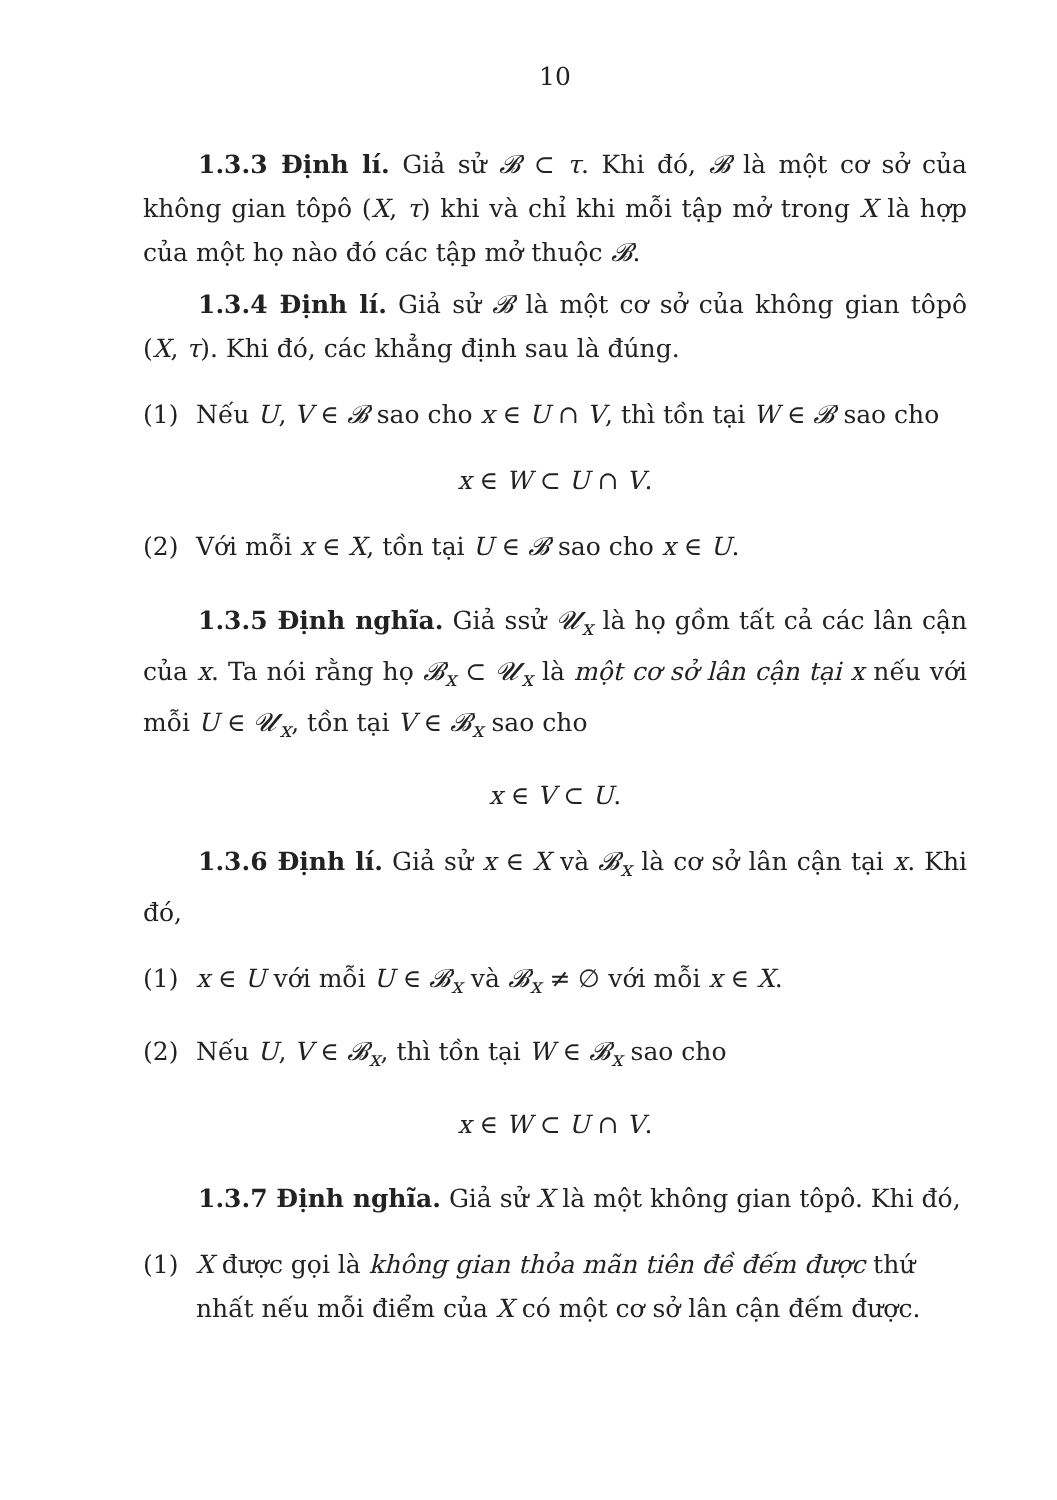10
1.3.3 Định lí. Giả sử 𝓑 ⊂ τ. Khi đó, 𝓑 là một cơ sở của không gian tôpô (X, τ) khi và chỉ khi mỗi tập mở trong X là hợp của một họ nào đó các tập mở thuộc 𝓑.
1.3.4 Định lí. Giả sử 𝓑 là một cơ sở của không gian tôpô (X, τ). Khi đó, các khẳng định sau là đúng.
(1) Nếu U, V ∈ 𝓑 sao cho x ∈ U ∩ V, thì tồn tại W ∈ 𝓑 sao cho
x ∈ W ⊂ U ∩ V.
(2) Với mỗi x ∈ X, tồn tại U ∈ 𝓑 sao cho x ∈ U.
1.3.5 Định nghĩa. Giả ssử 𝓤<sub>x</sub> là họ gồm tất cả các lân cận của x. Ta nói rằng họ 𝓑<sub>x</sub> ⊂ 𝓤<sub>x</sub> là một cơ sở lân cận tại x nếu với mỗi U ∈ 𝓤<sub>x</sub>, tồn tại V ∈ 𝓑<sub>x</sub> sao cho
x ∈ V ⊂ U.
1.3.6 Định lí. Giả sử x ∈ X và 𝓑<sub>x</sub> là cơ sở lân cận tại x. Khi đó,
(1) x ∈ U với mỗi U ∈ 𝓑<sub>x</sub> và 𝓑<sub>x</sub> ≠ ∅ với mỗi x ∈ X.
(2) Nếu U, V ∈ 𝓑<sub>x</sub>, thì tồn tại W ∈ 𝓑<sub>x</sub> sao cho
x ∈ W ⊂ U ∩ V.
1.3.7 Định nghĩa. Giả sử X là một không gian tôpô. Khi đó,
(1) X được gọi là không gian thỏa mãn tiên đề đếm được thứ nhất nếu mỗi điểm của X có một cơ sở lân cận đếm được.